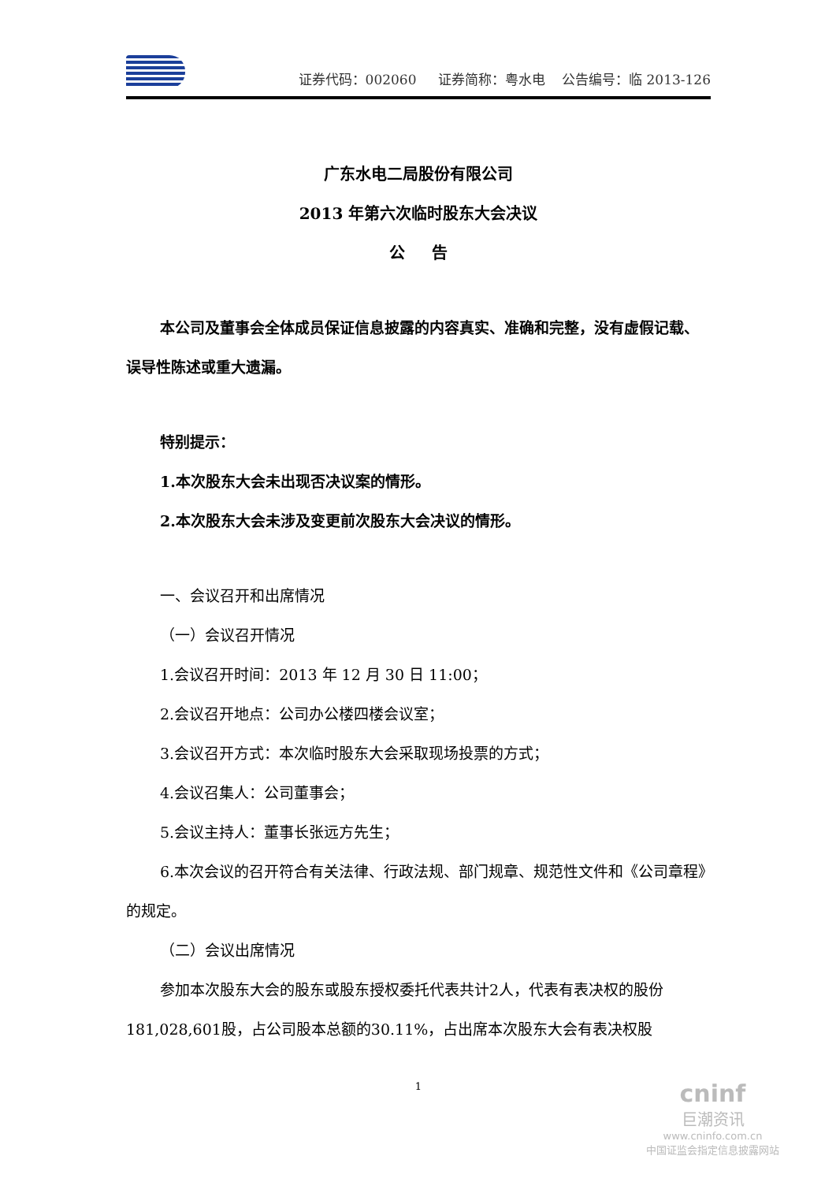证券代码：002060 证券简称：粤水电 公告编号：临 2013-126
广东水电二局股份有限公司
2013 年第六次临时股东大会决议
公 告
本公司及董事会全体成员保证信息披露的内容真实、准确和完整，没有虚假记载、误导性陈述或重大遗漏。
特别提示：
1.本次股东大会未出现否决议案的情形。
2.本次股东大会未涉及变更前次股东大会决议的情形。
一、会议召开和出席情况
（一）会议召开情况
1.会议召开时间：2013 年 12 月 30 日 11:00；
2.会议召开地点：公司办公楼四楼会议室；
3.会议召开方式：本次临时股东大会采取现场投票的方式；
4.会议召集人：公司董事会；
5.会议主持人：董事长张远方先生；
6.本次会议的召开符合有关法律、行政法规、部门规章、规范性文件和《公司章程》的规定。
（二）会议出席情况
参加本次股东大会的股东或股东授权委托代表共计2人，代表有表决权的股份181,028,601股，占公司股本总额的30.11%，占出席本次股东大会有表决权股
1
cninf
巨潮资讯
www.cninfo.com.cn
中国证监会指定信息披露网站